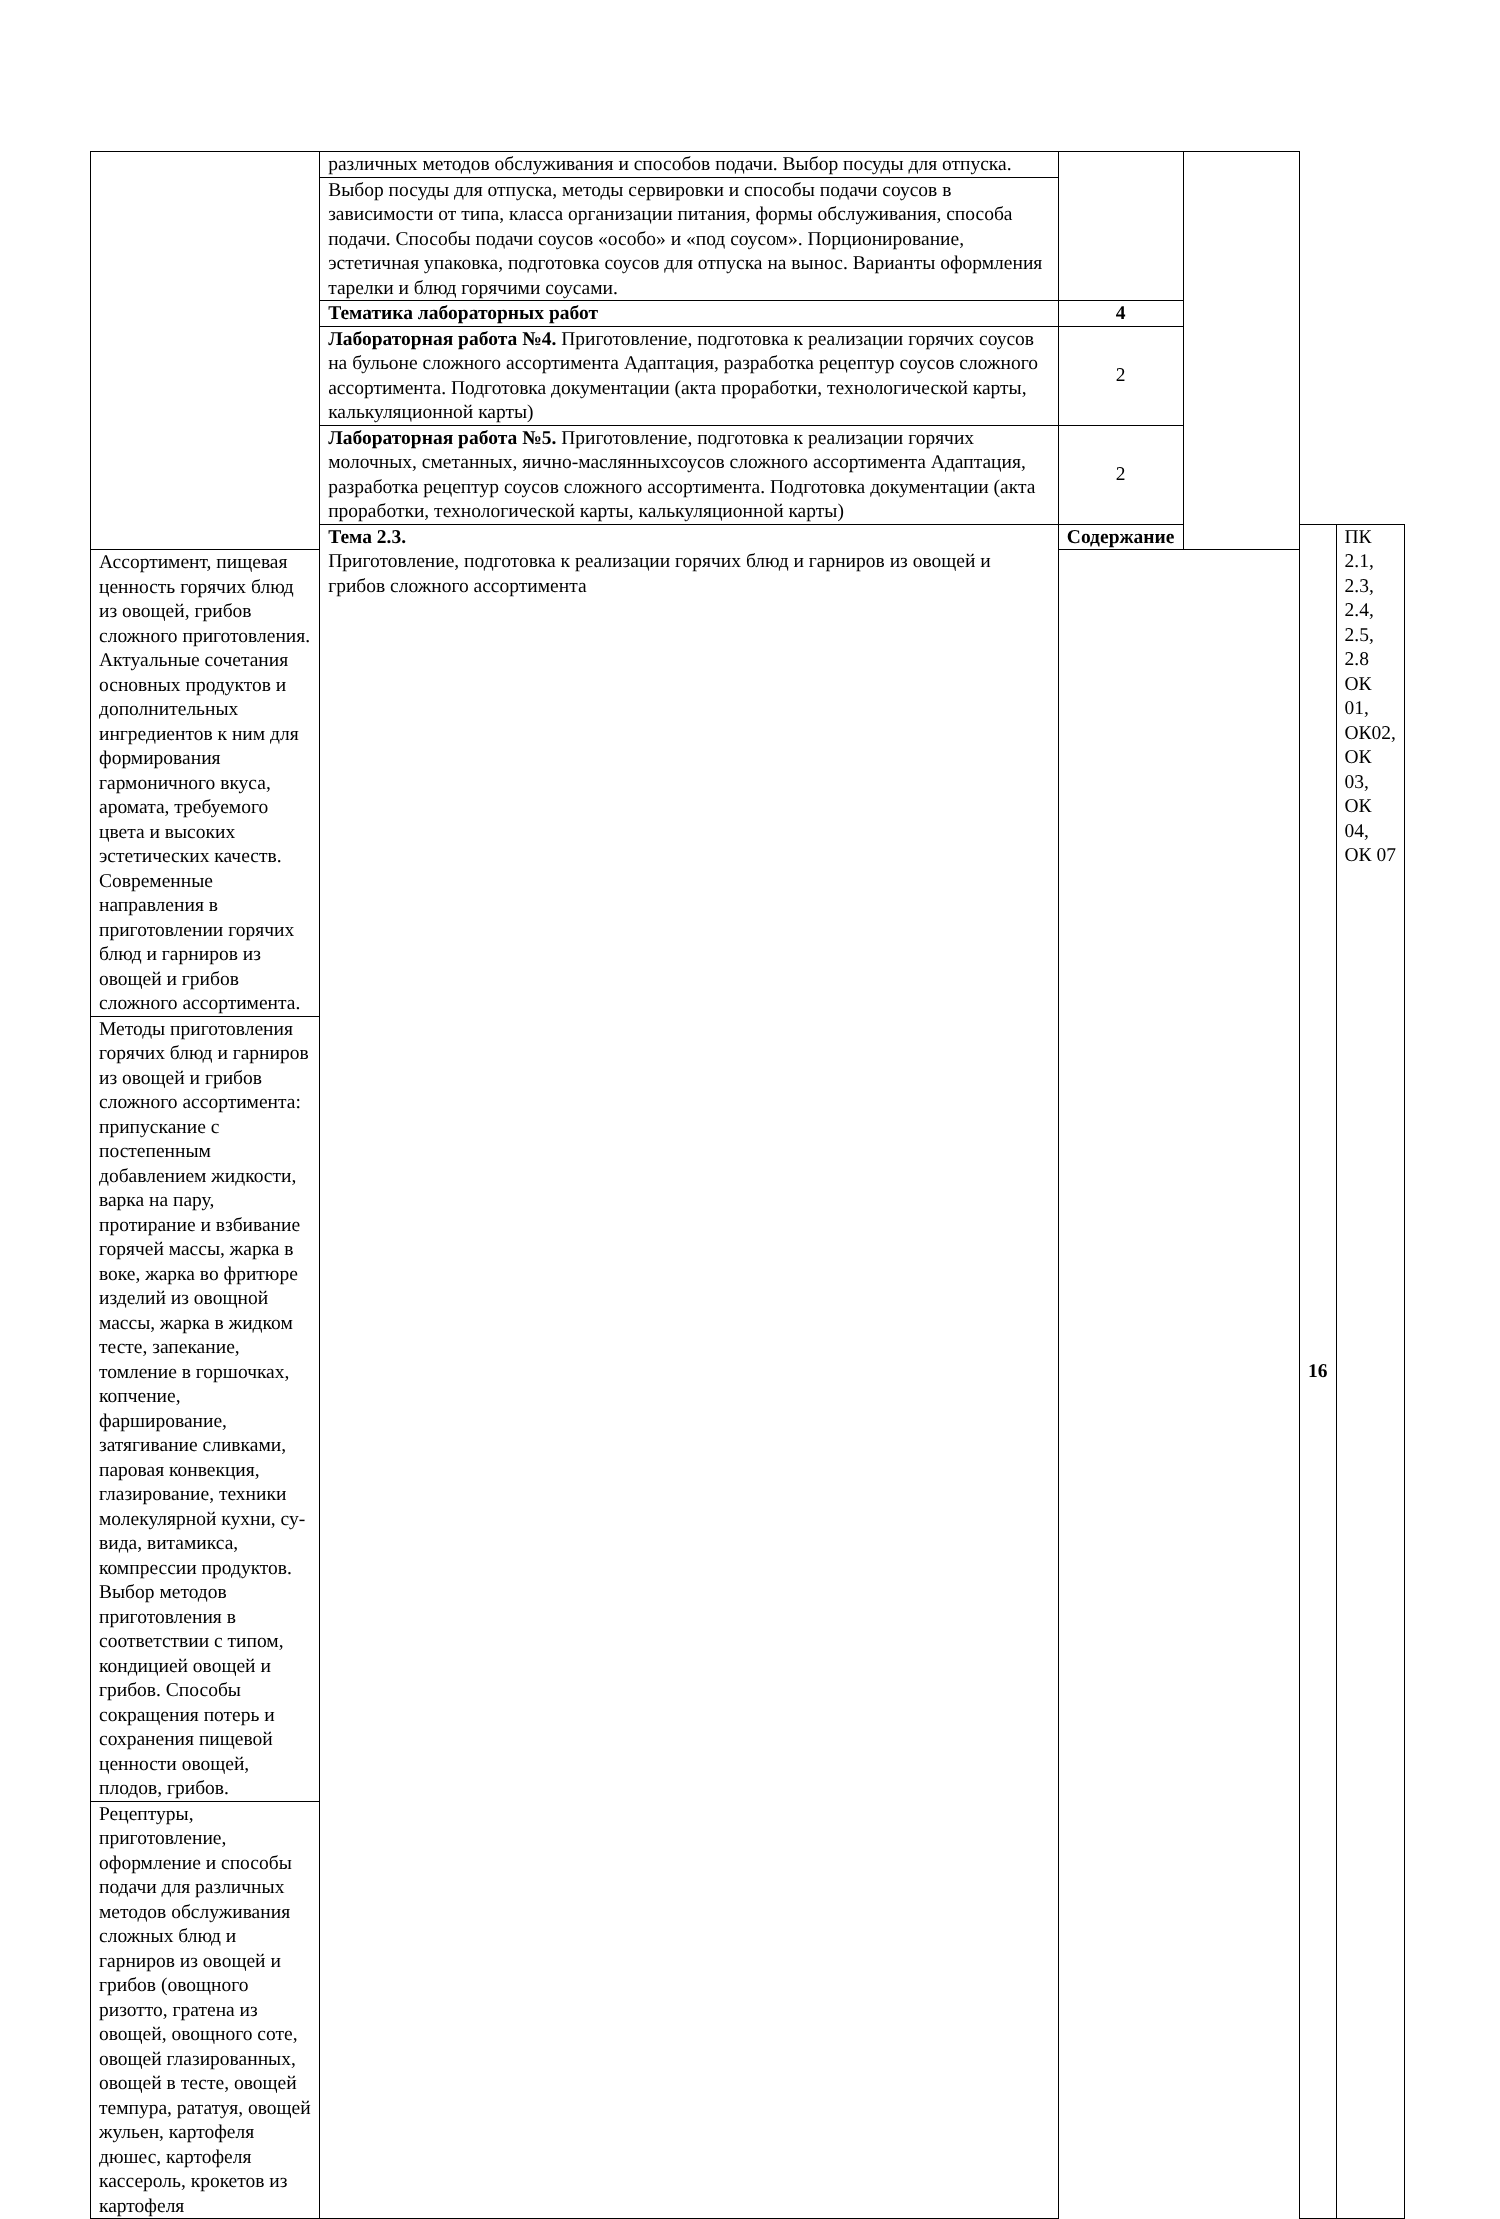| | различных методов обслуживания и способов подачи. Выбор посуды для отпуска. | | | | |
| | Выбор посуды для отпуска, методы сервировки и способы подачи соусов в зависимости от типа, класса организации питания, формы обслуживания, способа подачи. Способы подачи соусов «особо» и «под соусом». Порционирование, эстетичная упаковка, подготовка соусов для отпуска на вынос. Варианты оформления тарелки и блюд горячими соусами. | | | | |
| | Тематика лабораторных работ | 4 | | | |
| | Лабораторная работа №4. Приготовление, подготовка к реализации горячих соусов на бульоне сложного ассортимента Адаптация, разработка рецептур соусов сложного ассортимента. Подготовка документации (акта проработки, технологической карты, калькуляционной карты) | 2 | | | |
| | Лабораторная работа №5. Приготовление, подготовка к реализации горячих молочных, сметанных, яично-маслянныхсоусов сложного ассортимента Адаптация, разработка рецептур соусов сложного ассортимента. Подготовка документации (акта проработки, технологической карты, калькуляционной карты) | 2 | | | |
| | Тема 2.3. Приготовление, подготовка к реализации горячих блюд и гарниров из овощей и грибов сложного ассортимента | Содержание | | 16 | ПК 2.1, 2.3, 2.4, 2.5, 2.8 ОК 01, ОК02, ОК 03, ОК 04, ОК 07 |
| Ассортимент, пищевая ценность горячих блюд из овощей, грибов сложного приготовления. Актуальные сочетания основных продуктов и дополнительных ингредиентов к ним для формирования гармоничного вкуса, аромата, требуемого цвета и высоких эстетических качеств. Современные направления в приготовлении горячих блюд и гарниров из овощей и грибов сложного ассортимента. | | | | | |
| Методы приготовления горячих блюд и гарниров из овощей и грибов сложного ассортимента: припускание с постепенным добавлением жидкости, варка на пару, протирание и взбивание горячей массы, жарка в воке, жарка во фритюре изделий из овощной массы, жарка в жидком тесте, запекание, томление в горшочках, копчение, фарширование, затягивание сливками, паровая конвекция, глазирование, техники молекулярной кухни, су-вида, витамикса, компрессии продуктов. Выбор методов приготовления в соответствии с типом, кондицией овощей и грибов. Способы сокращения потерь и сохранения пищевой ценности овощей, плодов, грибов. | | | | | |
| Рецептуры, приготовление, оформление и способы подачи для различных методов обслуживания сложных блюд и гарниров из овощей и грибов (овощного ризотто, гратена из овощей, овощного соте, овощей глазированных, овощей в тесте, овощей темпура, рататуя, овощей жульен, картофеля дюшес, картофеля кассероль, крокетов из картофеля | | | | | |